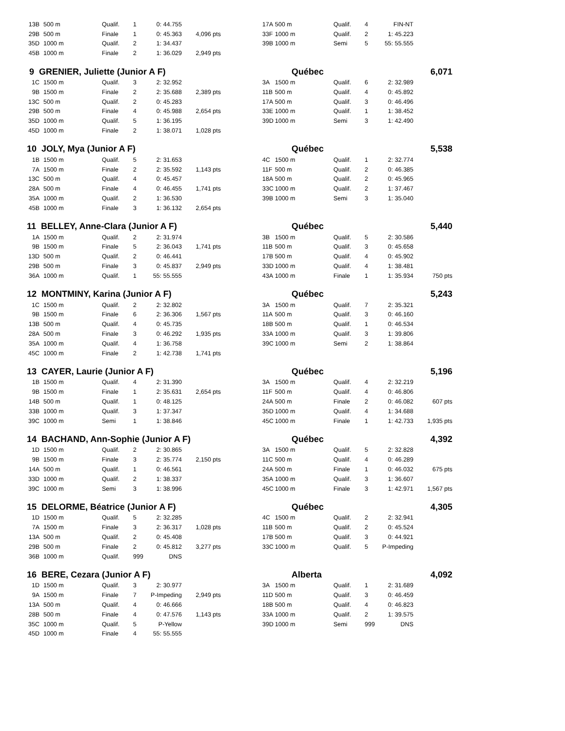| 13B | 500 m | Qualif. | 1 | 0: 44.755 | | | 17A | 500 m | Qualif. | 4 | FIN-NT | |
| 29B | 500 m | Finale | 1 | 0: 45.363 | 4,096 pts | | 33F | 1000 m | Qualif. | 2 | 1: 45.223 | |
| 35D | 1000 m | Qualif. | 2 | 1: 34.437 | | | 39B | 1000 m | Semi | 5 | 55: 55.555 | |
| 45B | 1000 m | Finale | 2 | 1: 36.029 | 2,949 pts | | | | | | | |
| 9 GRENIER, Juliette (Junior A F) | | | | | | | Québec | | | | 6,071 | |
| 1C | 1500 m | Qualif. | 3 | 2: 32.952 | | | 3A | 1500 m | Qualif. | 6 | 2: 32.989 | |
| 9B | 1500 m | Finale | 2 | 2: 35.688 | 2,389 pts | | 11B | 500 m | Qualif. | 4 | 0: 45.892 | |
| 13C | 500 m | Qualif. | 2 | 0: 45.283 | | | 17A | 500 m | Qualif. | 3 | 0: 46.496 | |
| 29B | 500 m | Finale | 4 | 0: 45.988 | 2,654 pts | | 33E | 1000 m | Qualif. | 1 | 1: 38.452 | |
| 35D | 1000 m | Qualif. | 5 | 1: 36.195 | | | 39D | 1000 m | Semi | 3 | 1: 42.490 | |
| 45D | 1000 m | Finale | 2 | 1: 38.071 | 1,028 pts | | | | | | | |
| 10 JOLY, Mya (Junior A F) | | | | | | | Québec | | | | 5,538 | |
| 1B | 1500 m | Qualif. | 5 | 2: 31.653 | | | 4C | 1500 m | Qualif. | 1 | 2: 32.774 | |
| 7A | 1500 m | Finale | 2 | 2: 35.592 | 1,143 pts | | 11F | 500 m | Qualif. | 2 | 0: 46.385 | |
| 13C | 500 m | Qualif. | 4 | 0: 45.457 | | | 18A | 500 m | Qualif. | 2 | 0: 45.965 | |
| 28A | 500 m | Finale | 4 | 0: 46.455 | 1,741 pts | | 33C | 1000 m | Qualif. | 2 | 1: 37.467 | |
| 35A | 1000 m | Qualif. | 2 | 1: 36.530 | | | 39B | 1000 m | Semi | 3 | 1: 35.040 | |
| 45B | 1000 m | Finale | 3 | 1: 36.132 | 2,654 pts | | | | | | | |
| 11 BELLEY, Anne-Clara (Junior A F) | | | | | | | Québec | | | | 5,440 | |
| 1A | 1500 m | Qualif. | 2 | 2: 31.974 | | | 3B | 1500 m | Qualif. | 5 | 2: 30.586 | |
| 9B | 1500 m | Finale | 5 | 2: 36.043 | 1,741 pts | | 11B | 500 m | Qualif. | 3 | 0: 45.658 | |
| 13D | 500 m | Qualif. | 2 | 0: 46.441 | | | 17B | 500 m | Qualif. | 4 | 0: 45.902 | |
| 29B | 500 m | Finale | 3 | 0: 45.837 | 2,949 pts | | 33D | 1000 m | Qualif. | 4 | 1: 38.481 | |
| 36A | 1000 m | Qualif. | 1 | 55: 55.555 | | | 43A | 1000 m | Finale | 1 | 1: 35.934 | 750 pts |
| 12 MONTMINY, Karina (Junior A F) | | | | | | | Québec | | | | 5,243 | |
| 1C | 1500 m | Qualif. | 2 | 2: 32.802 | | | 3A | 1500 m | Qualif. | 7 | 2: 35.321 | |
| 9B | 1500 m | Finale | 6 | 2: 36.306 | 1,567 pts | | 11A | 500 m | Qualif. | 3 | 0: 46.160 | |
| 13B | 500 m | Qualif. | 4 | 0: 45.735 | | | 18B | 500 m | Qualif. | 1 | 0: 46.534 | |
| 28A | 500 m | Finale | 3 | 0: 46.292 | 1,935 pts | | 33A | 1000 m | Qualif. | 3 | 1: 39.806 | |
| 35A | 1000 m | Qualif. | 4 | 1: 36.758 | | | 39C | 1000 m | Semi | 2 | 1: 38.864 | |
| 45C | 1000 m | Finale | 2 | 1: 42.738 | 1,741 pts | | | | | | | |
| 13 CAYER, Laurie (Junior A F) | | | | | | | Québec | | | | 5,196 | |
| 1B | 1500 m | Qualif. | 4 | 2: 31.390 | | | 3A | 1500 m | Qualif. | 4 | 2: 32.219 | |
| 9B | 1500 m | Finale | 1 | 2: 35.631 | 2,654 pts | | 11F | 500 m | Qualif. | 4 | 0: 46.806 | |
| 14B | 500 m | Qualif. | 1 | 0: 48.125 | | | 24A | 500 m | Finale | 2 | 0: 46.082 | 607 pts |
| 33B | 1000 m | Qualif. | 3 | 1: 37.347 | | | 35D | 1000 m | Qualif. | 4 | 1: 34.688 | |
| 39C | 1000 m | Semi | 1 | 1: 38.846 | | | 45C | 1000 m | Finale | 1 | 1: 42.733 | 1,935 pts |
| 14 BACHAND, Ann-Sophie (Junior A F) | | | | | | | Québec | | | | 4,392 | |
| 1D | 1500 m | Qualif. | 2 | 2: 30.865 | | | 3A | 1500 m | Qualif. | 5 | 2: 32.828 | |
| 9B | 1500 m | Finale | 3 | 2: 35.774 | 2,150 pts | | 11C | 500 m | Qualif. | 4 | 0: 46.289 | |
| 14A | 500 m | Qualif. | 1 | 0: 46.561 | | | 24A | 500 m | Finale | 1 | 0: 46.032 | 675 pts |
| 33D | 1000 m | Qualif. | 2 | 1: 38.337 | | | 35A | 1000 m | Qualif. | 3 | 1: 36.607 | |
| 39C | 1000 m | Semi | 3 | 1: 38.996 | | | 45C | 1000 m | Finale | 3 | 1: 42.971 | 1,567 pts |
| 15 DELORME, Béatrice (Junior A F) | | | | | | | Québec | | | | 4,305 | |
| 1D | 1500 m | Qualif. | 5 | 2: 32.285 | | | 4C | 1500 m | Qualif. | 2 | 2: 32.941 | |
| 7A | 1500 m | Finale | 3 | 2: 36.317 | 1,028 pts | | 11B | 500 m | Qualif. | 2 | 0: 45.524 | |
| 13A | 500 m | Qualif. | 2 | 0: 45.408 | | | 17B | 500 m | Qualif. | 3 | 0: 44.921 | |
| 29B | 500 m | Finale | 2 | 0: 45.812 | 3,277 pts | | 33C | 1000 m | Qualif. | 5 | P-Impeding | |
| 36B | 1000 m | Qualif. | 999 | DNS | | | | | | | | |
| 16 BERE, Cezara (Junior A F) | | | | | | | Alberta | | | | 4,092 | |
| 1D | 1500 m | Qualif. | 3 | 2: 30.977 | | | 3A | 1500 m | Qualif. | 1 | 2: 31.689 | |
| 9A | 1500 m | Finale | 7 | P-Impeding | 2,949 pts | | 11D | 500 m | Qualif. | 3 | 0: 46.459 | |
| 13A | 500 m | Qualif. | 4 | 0: 46.666 | | | 18B | 500 m | Qualif. | 4 | 0: 46.823 | |
| 28B | 500 m | Finale | 4 | 0: 47.576 | 1,143 pts | | 33A | 1000 m | Qualif. | 2 | 1: 39.575 | |
| 35C | 1000 m | Qualif. | 5 | P-Yellow | | | 39D | 1000 m | Semi | 999 | DNS | |
| 45D | 1000 m | Finale | 4 | 55: 55.555 | | | | | | | | |